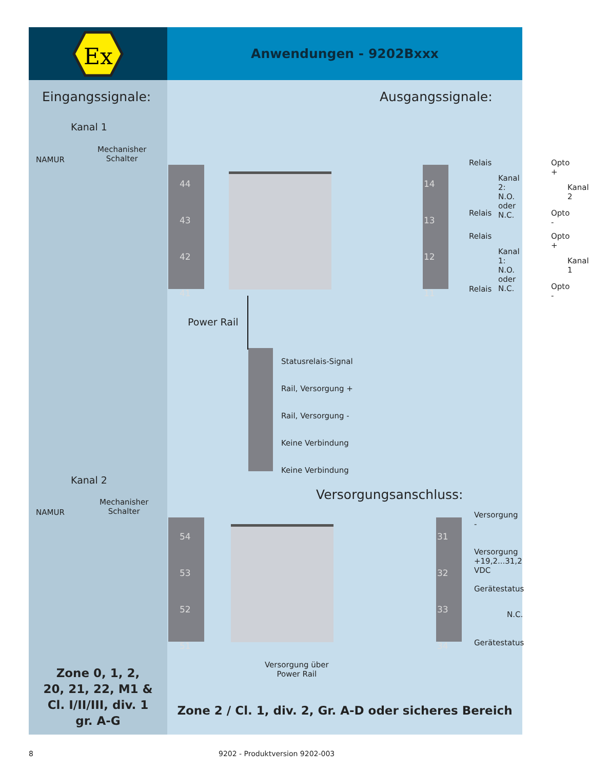Ex
Anwendungen - 9202Bxxx
Eingangssignale:
Kanal 1
NAMUR
Mechanisher
Schalter
Kanal 2
NAMUR
Mechanisher
Schalter
Zone 0, 1, 2,
20, 21, 22, M1 &
Cl. I/II/III, div. 1
gr. A-G
Ausgangssignale:
44
43
42
41
14
13
12
11
Relais
Kanal 2:
N.O. oder
N.C.
Relais
Relais
Kanal 1:
N.O. oder
N.C.
Relais
Opto +
Kanal 2
Opto -
Opto +
Kanal 1
Opto -
Power Rail
Statusrelais-Signal
Rail, Versorgung +
Rail, Versorgung -
Keine Verbindung
Keine Verbindung
Versorgungsanschluss:
54
53
52
51
31
32
33
34
Versorgung -
Versorgung +19,2...31,2 VDC
Gerätestatus
N.C.
Gerätestatus
Versorgung über
Power Rail
Zone 2 / Cl. 1, div. 2, Gr. A-D oder sicheres Bereich
8 9202 - Produktversion 9202-003